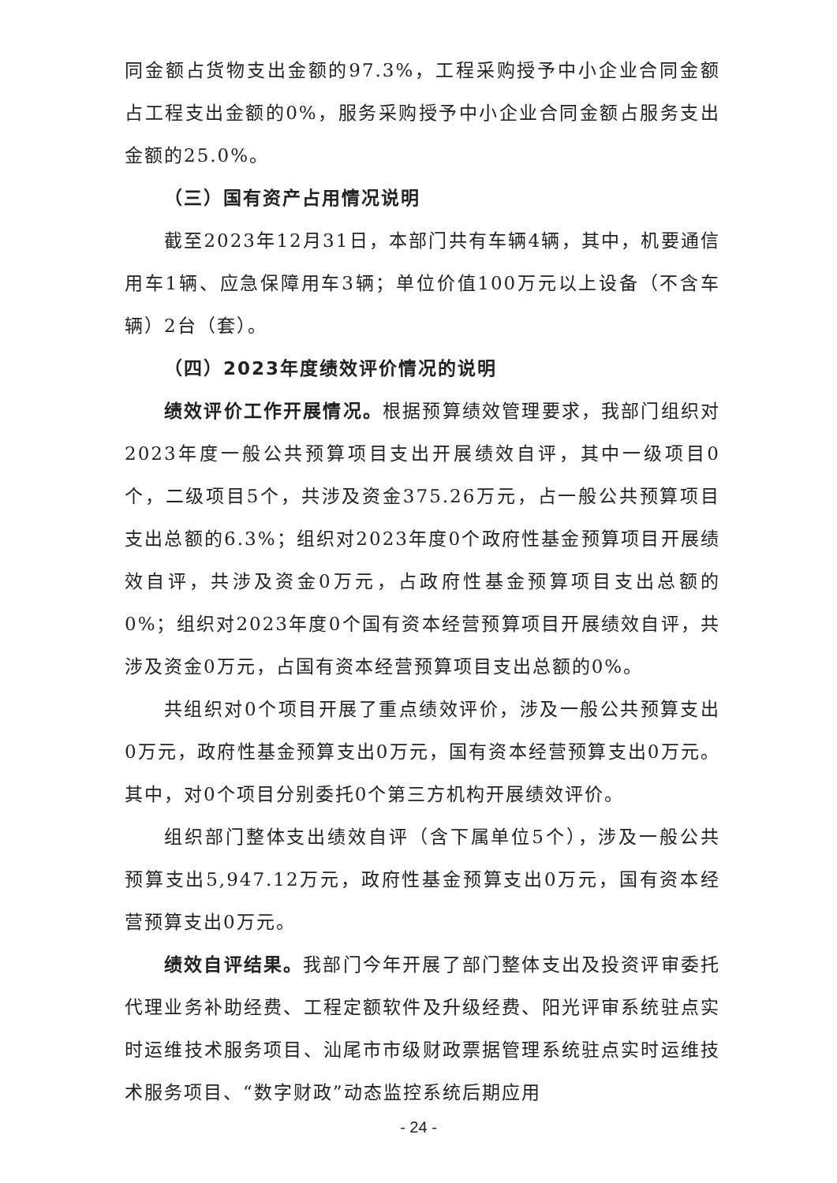同金额占货物支出金额的97.3%，工程采购授予中小企业合同金额占工程支出金额的0%，服务采购授予中小企业合同金额占服务支出金额的25.0%。
（三）国有资产占用情况说明
截至2023年12月31日，本部门共有车辆4辆，其中，机要通信用车1辆、应急保障用车3辆；单位价值100万元以上设备（不含车辆）2台（套）。
（四）2023年度绩效评价情况的说明
绩效评价工作开展情况。根据预算绩效管理要求，我部门组织对2023年度一般公共预算项目支出开展绩效自评，其中一级项目0个，二级项目5个，共涉及资金375.26万元，占一般公共预算项目支出总额的6.3%；组织对2023年度0个政府性基金预算项目开展绩效自评，共涉及资金0万元，占政府性基金预算项目支出总额的0%；组织对2023年度0个国有资本经营预算项目开展绩效自评，共涉及资金0万元，占国有资本经营预算项目支出总额的0%。
共组织对0个项目开展了重点绩效评价，涉及一般公共预算支出0万元，政府性基金预算支出0万元，国有资本经营预算支出0万元。其中，对0个项目分别委托0个第三方机构开展绩效评价。
组织部门整体支出绩效自评（含下属单位5个），涉及一般公共预算支出5,947.12万元，政府性基金预算支出0万元，国有资本经营预算支出0万元。
绩效自评结果。我部门今年开展了部门整体支出及投资评审委托代理业务补助经费、工程定额软件及升级经费、阳光评审系统驻点实时运维技术服务项目、汕尾市市级财政票据管理系统驻点实时运维技术服务项目、“数字财政”动态监控系统后期应用
- 24 -